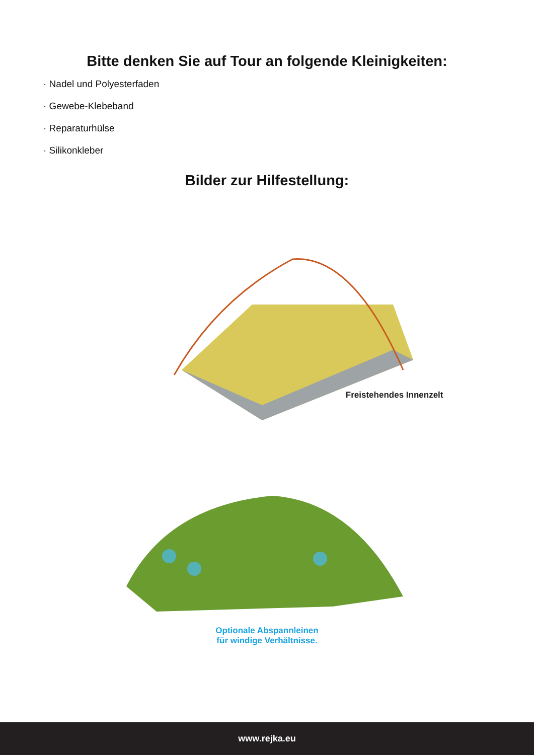Bitte denken Sie auf Tour an folgende Kleinigkeiten:
· Nadel und Polyesterfaden
· Gewebe-Klebeband
· Reparaturhülse
· Silikonkleber
Bilder zur Hilfestellung:
Freistehendes Innenzelt
Optionale Abspannleinen
für windige Verhältnisse.
www.rejka.eu